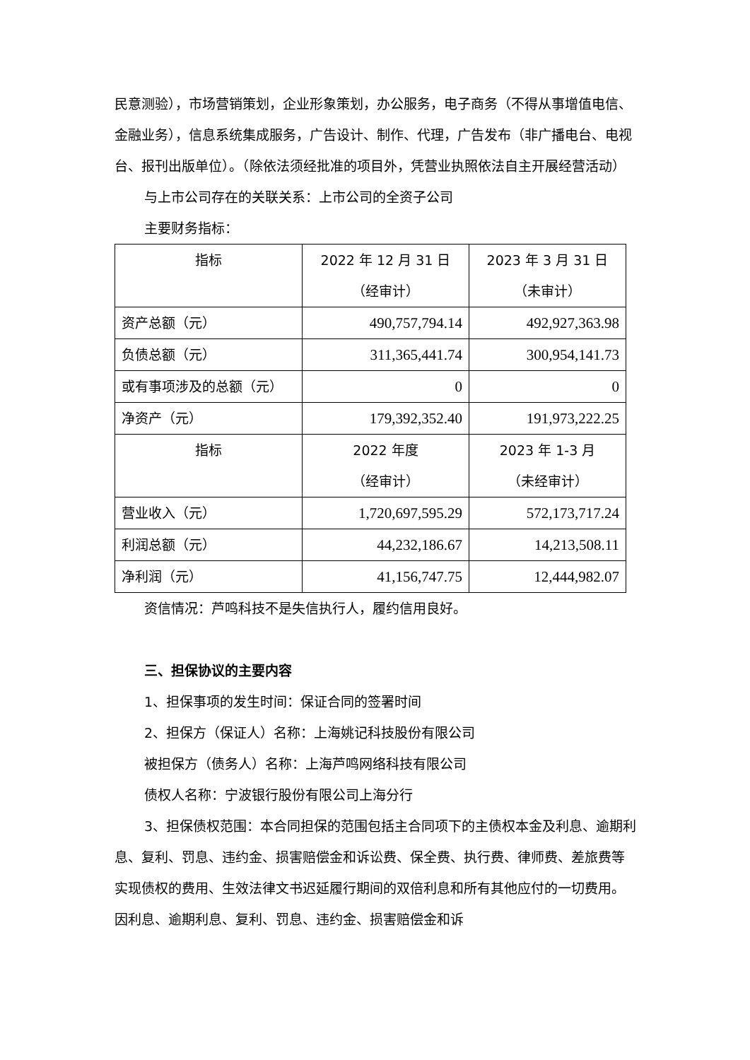民意测验），市场营销策划，企业形象策划，办公服务，电子商务（不得从事增值电信、金融业务），信息系统集成服务，广告设计、制作、代理，广告发布（非广播电台、电视台、报刊出版单位）。（除依法须经批准的项目外，凭营业执照依法自主开展经营活动）
与上市公司存在的关联关系：上市公司的全资子公司
主要财务指标：
| 指标 | 2022 年 12 月 31 日 （经审计） | 2023 年 3 月 31 日 （未审计） |
| 资产总额（元） | 490,757,794.14 | 492,927,363.98 |
| 负债总额（元） | 311,365,441.74 | 300,954,141.73 |
| 或有事项涉及的总额（元） | 0 | 0 |
| 净资产（元） | 179,392,352.40 | 191,973,222.25 |
| 指标 | 2022 年度 （经审计） | 2023 年 1-3 月 （未经审计） |
| 营业收入（元） | 1,720,697,595.29 | 572,173,717.24 |
| 利润总额（元） | 44,232,186.67 | 14,213,508.11 |
| 净利润（元） | 41,156,747.75 | 12,444,982.07 |
资信情况：芦鸣科技不是失信执行人，履约信用良好。
三、担保协议的主要内容
1、担保事项的发生时间：保证合同的签署时间
2、担保方（保证人）名称：上海姚记科技股份有限公司
被担保方（债务人）名称：上海芦鸣网络科技有限公司
债权人名称：宁波银行股份有限公司上海分行
3、担保债权范围：本合同担保的范围包括主合同项下的主债权本金及利息、逾期利息、复利、罚息、违约金、损害赔偿金和诉讼费、保全费、执行费、律师费、差旅费等实现债权的费用、生效法律文书迟延履行期间的双倍利息和所有其他应付的一切费用。因利息、逾期利息、复利、罚息、违约金、损害赔偿金和诉